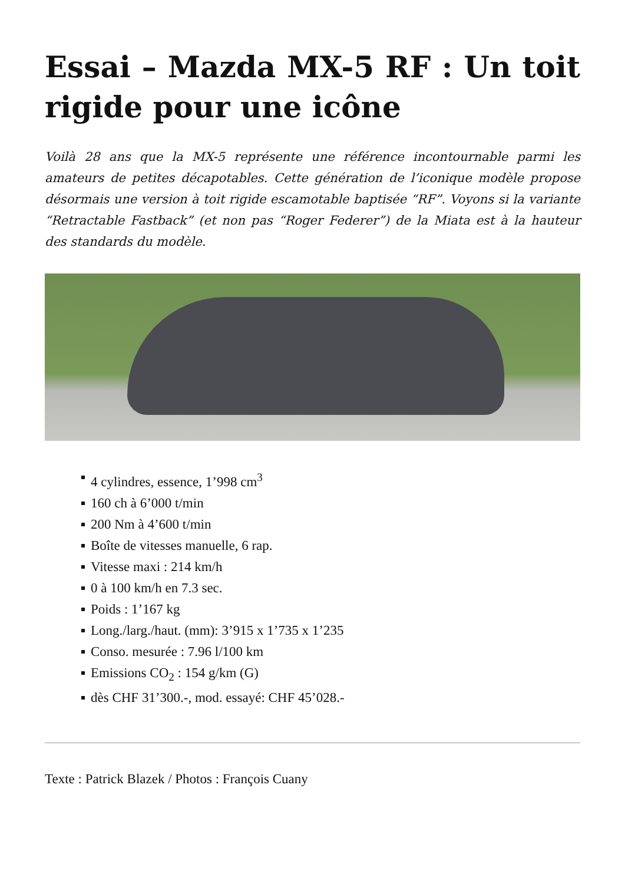Essai – Mazda MX-5 RF : Un toit rigide pour une icône
Voilà 28 ans que la MX-5 représente une référence incontournable parmi les amateurs de petites décapotables. Cette génération de l’iconique modèle propose désormais une version à toit rigide escamotable baptisée “RF”. Voyons si la variante “Retractable Fastback” (et non pas “Roger Federer”) de la Miata est à la hauteur des standards du modèle.
4 cylindres, essence, 1’998 cm<sup>3</sup>
160 ch à 6’000 t/min
200 Nm à 4’600 t/min
Boîte de vitesses manuelle, 6 rap.
Vitesse maxi : 214 km/h
0 à 100 km/h en 7.3 sec.
Poids : 1’167 kg
Long./larg./haut. (mm): 3’915 x 1’735 x 1’235
Conso. mesurée : 7.96 l/100 km
Emissions CO<sub>2</sub> : 154 g/km (G)
dès CHF 31’300.-, mod. essayé: CHF 45’028.-
Texte : Patrick Blazek / Photos : François Cuany